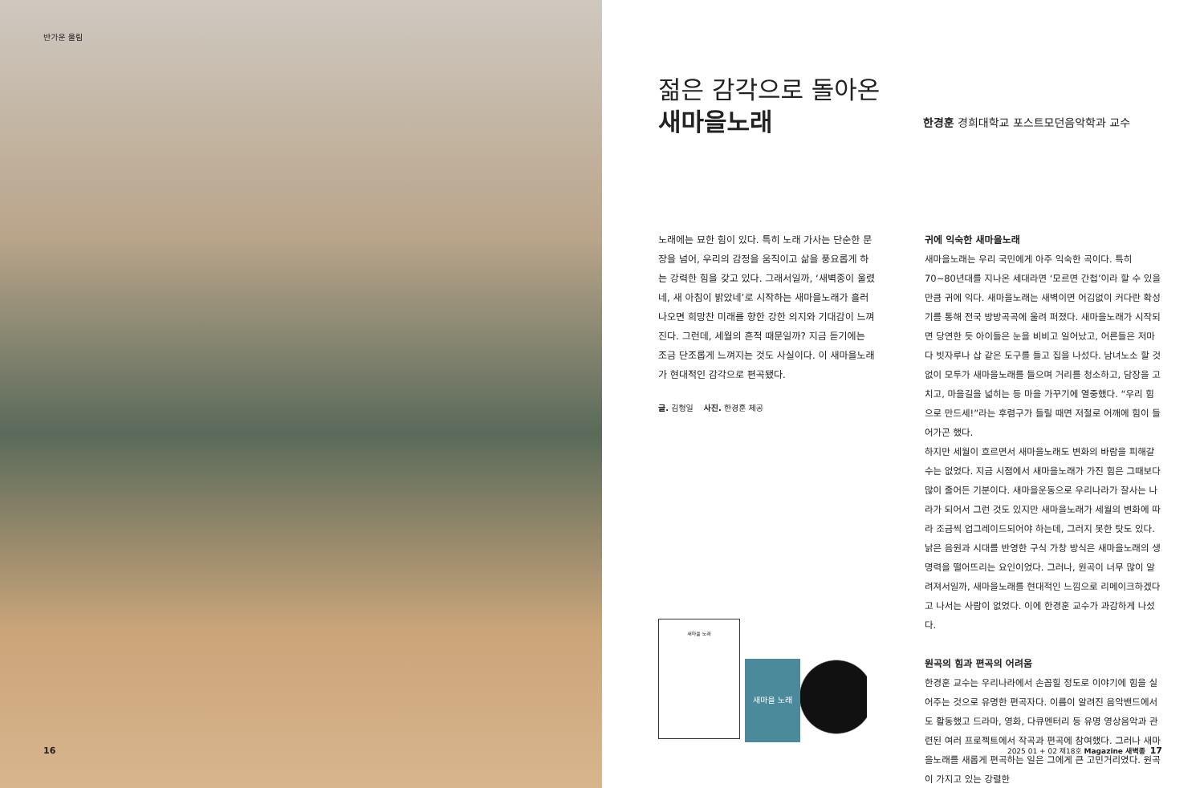반가운 울림
16
젊은 감각으로 돌아온
새마을노래
한경훈 경희대학교 포스트모던음악학과 교수
노래에는 묘한 힘이 있다. 특히 노래 가사는 단순한 문장을 넘어, 우리의 감정을 움직이고 삶을 풍요롭게 하는 강력한 힘을 갖고 있다. 그래서일까, ‘새벽종이 울렸네, 새 아침이 밝았네’로 시작하는 새마을노래가 흘러나오면 희망찬 미래를 향한 강한 의지와 기대감이 느껴진다. 그런데, 세월의 흔적 때문일까? 지금 듣기에는 조금 단조롭게 느껴지는 것도 사실이다. 이 새마을노래가 현대적인 감각으로 편곡됐다.
글. 김형일 사진. 한경훈 제공
새마을 노래
새마을 노래
귀에 익숙한 새마을노래
새마을노래는 우리 국민에게 아주 익숙한 곡이다. 특히 70~80년대를 지나온 세대라면 ‘모르면 간첩’이라 할 수 있을 만큼 귀에 익다. 새마을노래는 새벽이면 어김없이 커다란 확성기를 통해 전국 방방곡곡에 울려 퍼졌다. 새마을노래가 시작되면 당연한 듯 아이들은 눈을 비비고 일어났고, 어른들은 저마다 빗자루나 삽 같은 도구를 들고 집을 나섰다. 남녀노소 할 것 없이 모두가 새마을노래를 들으며 거리를 청소하고, 담장을 고치고, 마을길을 넓히는 등 마을 가꾸기에 열중했다. “우리 힘으로 만드세!”라는 후렴구가 들릴 때면 저절로 어깨에 힘이 들어가곤 했다.
하지만 세월이 흐르면서 새마을노래도 변화의 바람을 피해갈 수는 없었다. 지금 시점에서 새마을노래가 가진 힘은 그때보다 많이 줄어든 기분이다. 새마을운동으로 우리나라가 잘사는 나라가 되어서 그런 것도 있지만 새마을노래가 세월의 변화에 따라 조금씩 업그레이드되어야 하는데, 그러지 못한 탓도 있다. 낡은 음원과 시대를 반영한 구식 가창 방식은 새마을노래의 생명력을 떨어뜨리는 요인이었다. 그러나, 원곡이 너무 많이 알려져서일까, 새마을노래를 현대적인 느낌으로 리메이크하겠다고 나서는 사람이 없었다. 이에 한경훈 교수가 과감하게 나섰다.
원곡의 힘과 편곡의 어려움
한경훈 교수는 우리나라에서 손꼽힐 정도로 이야기에 힘을 실어주는 것으로 유명한 편곡자다. 이름이 알려진 음악밴드에서도 활동했고 드라마, 영화, 다큐멘터리 등 유명 영상음악과 관련된 여러 프로젝트에서 작곡과 편곡에 참여했다. 그러나 새마을노래를 새롭게 편곡하는 일은 그에게 큰 고민거리였다. 원곡이 가지고 있는 강렬한
2025 01 + 02 제18호 Magazine 새벽종 17